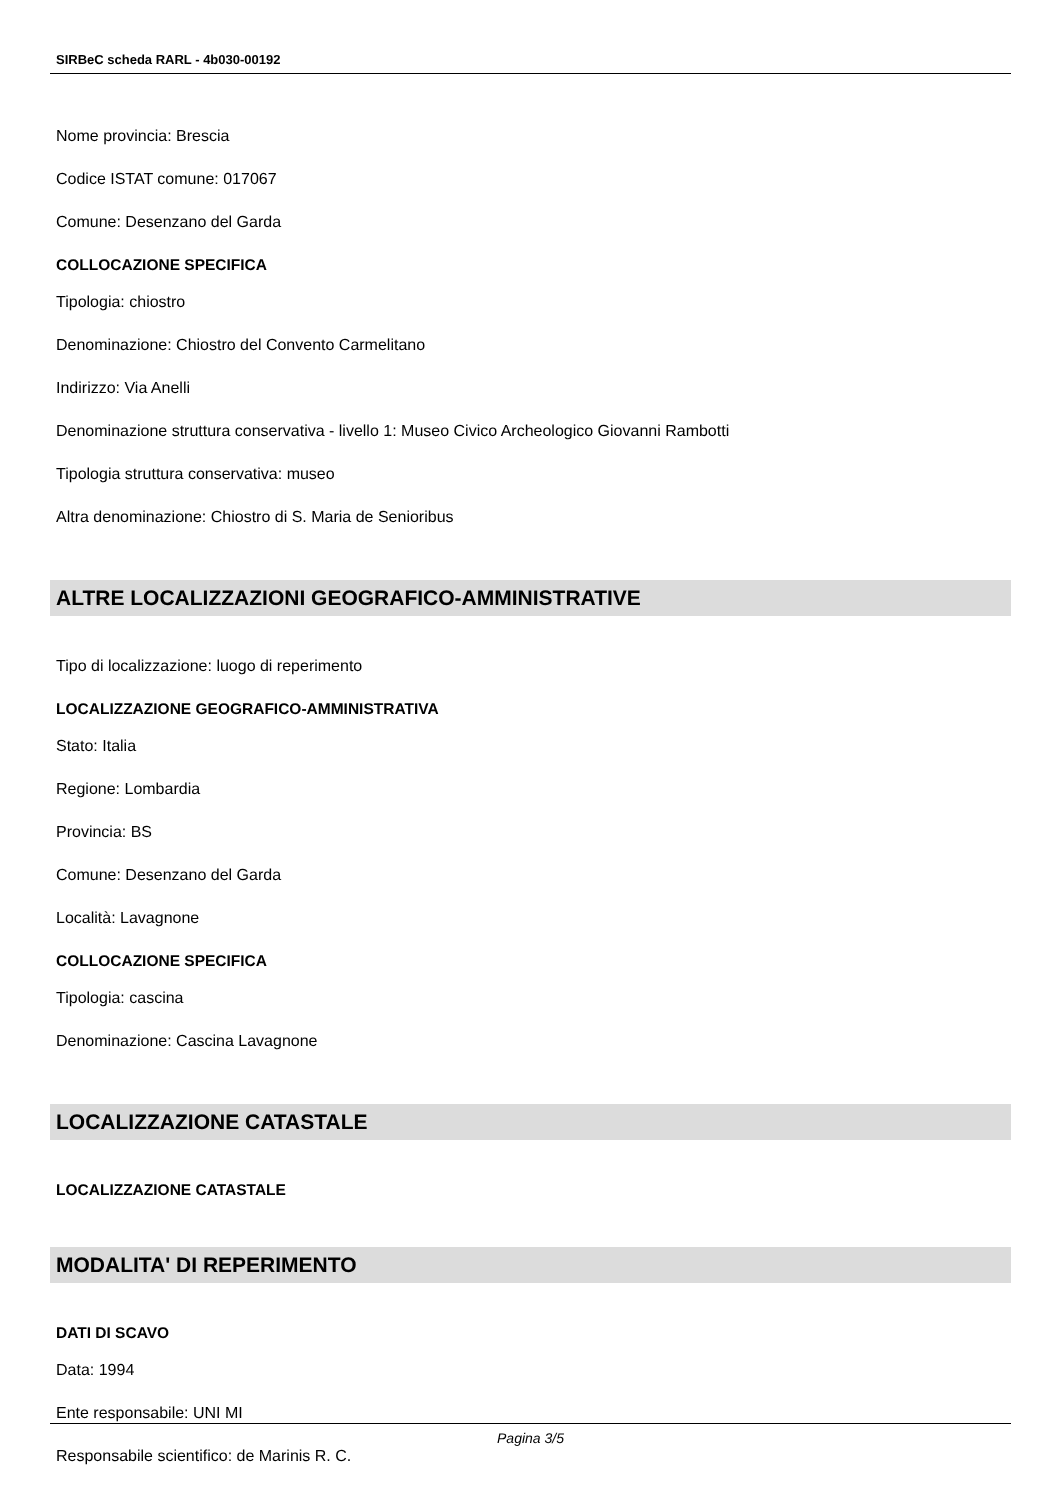SIRBeC scheda RARL - 4b030-00192
Nome provincia: Brescia
Codice ISTAT comune: 017067
Comune: Desenzano del Garda
COLLOCAZIONE SPECIFICA
Tipologia: chiostro
Denominazione: Chiostro del Convento Carmelitano
Indirizzo: Via Anelli
Denominazione struttura conservativa - livello 1: Museo Civico Archeologico Giovanni Rambotti
Tipologia struttura conservativa: museo
Altra denominazione: Chiostro di S. Maria de Senioribus
ALTRE LOCALIZZAZIONI GEOGRAFICO-AMMINISTRATIVE
Tipo di localizzazione: luogo di reperimento
LOCALIZZAZIONE GEOGRAFICO-AMMINISTRATIVA
Stato: Italia
Regione: Lombardia
Provincia: BS
Comune: Desenzano del Garda
Località: Lavagnone
COLLOCAZIONE SPECIFICA
Tipologia: cascina
Denominazione: Cascina Lavagnone
LOCALIZZAZIONE CATASTALE
LOCALIZZAZIONE CATASTALE
MODALITA' DI REPERIMENTO
DATI DI SCAVO
Data: 1994
Ente responsabile: UNI MI
Responsabile scientifico: de Marinis R. C.
Pagina 3/5